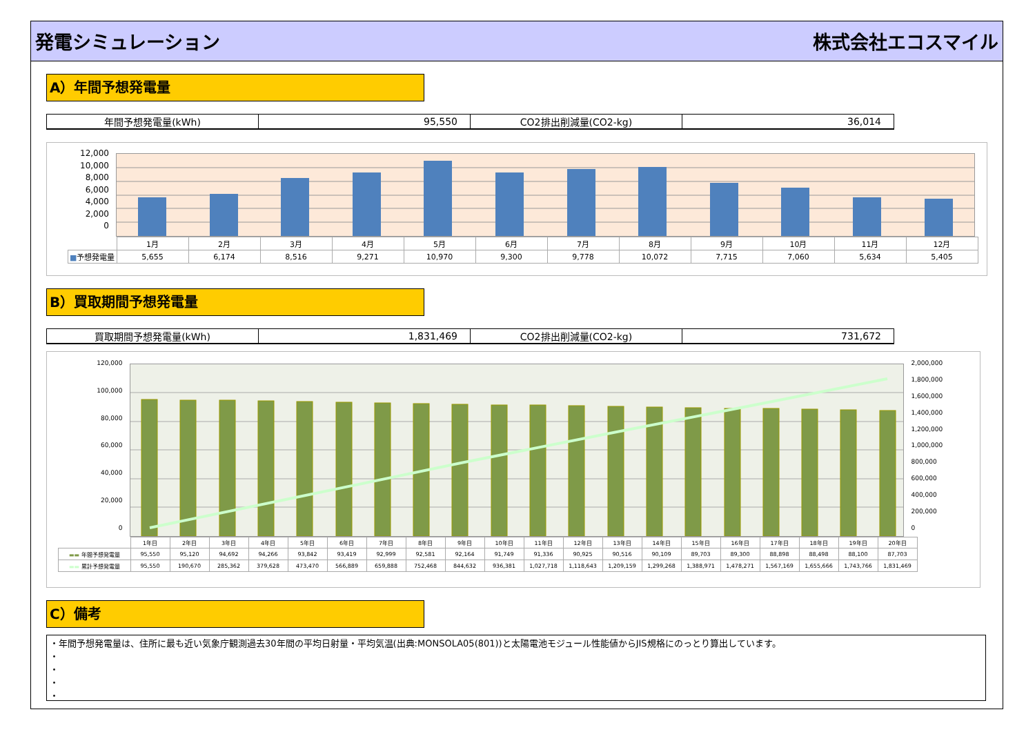発電シミュレーション 株式会社エコスマイル
A）年間予想発電量
| 年間予想発電量(kWh) | 95,550 | CO2排出削減量(CO2-kg) | 36,014 |
12,000
10,000
8,000
6,000
4,000
2,000
0
| | 1月 | 2月 | 3月 | 4月 | 5月 | 6月 | 7月 | 8月 | 9月 | 10月 | 11月 | 12月 |
| ■ 予想発電量 | 5,655 | 6,174 | 8,516 | 9,271 | 10,970 | 9,300 | 9,778 | 10,072 | 7,715 | 7,060 | 5,634 | 5,405 |
B）買取期間予想発電量
| 買取期間予想発電量(kWh) | 1,831,469 | CO2排出削減量(CO2-kg) | 731,672 |
120,000
100,000
80,000
60,000
40,000
20,000
0
2,000,000
1,800,000
1,600,000
1,400,000
1,200,000
1,000,000
800,000
600,000
400,000
200,000
0
| | 1年目 | 2年目 | 3年目 | 4年目 | 5年目 | 6年目 | 7年目 | 8年目 | 9年目 | 10年目 | 11年目 | 12年目 | 13年目 | 14年目 | 15年目 | 16年目 | 17年目 | 18年目 | 19年目 | 20年目 |
| ▬▬ 年間予想発電量 | 95,550 | 95,120 | 94,692 | 94,266 | 93,842 | 93,419 | 92,999 | 92,581 | 92,164 | 91,749 | 91,336 | 90,925 | 90,516 | 90,109 | 89,703 | 89,300 | 88,898 | 88,498 | 88,100 | 87,703 |
| ▬▬ 累計予想発電量 | 95,550 | 190,670 | 285,362 | 379,628 | 473,470 | 566,889 | 659,888 | 752,468 | 844,632 | 936,381 | 1,027,718 | 1,118,643 | 1,209,159 | 1,299,268 | 1,388,971 | 1,478,271 | 1,567,169 | 1,655,666 | 1,743,766 | 1,831,469 |
C）備考
・年間予想発電量は、住所に最も近い気象庁観測過去30年間の平均日射量・平均気温(出典:MONSOLA05(801))と太陽電池モジュール性能値からJIS規格にのっとり算出しています。
・
・
・
・